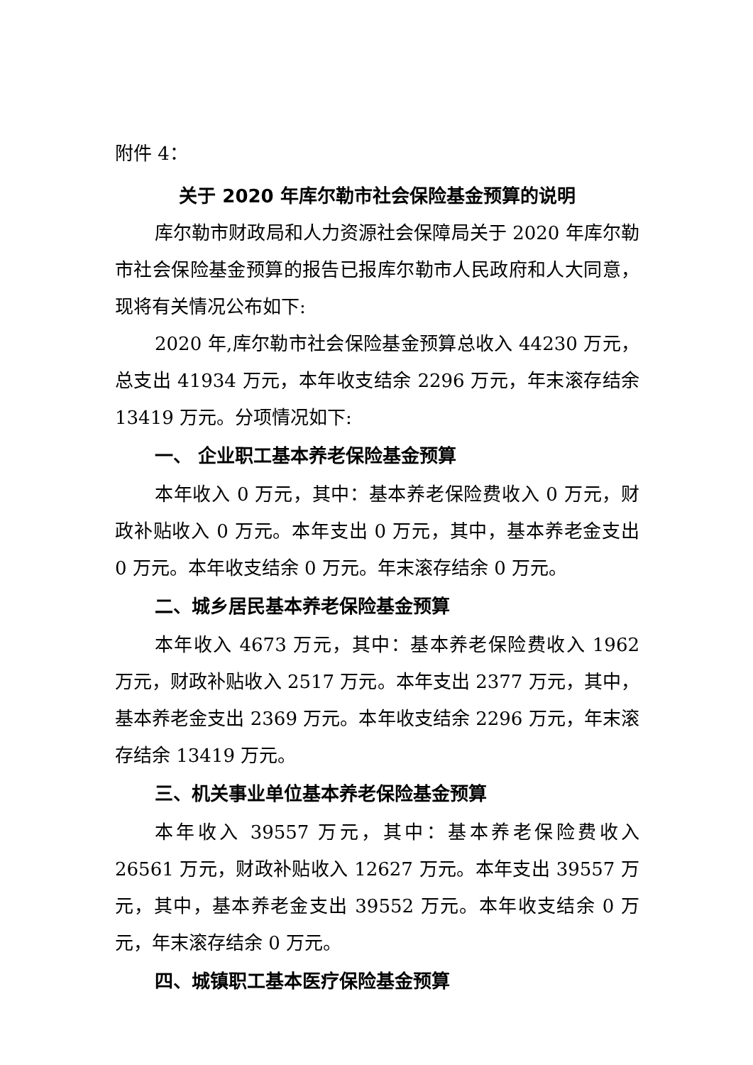附件 4：
关于 2020 年库尔勒市社会保险基金预算的说明
库尔勒市财政局和人力资源社会保障局关于 2020 年库尔勒市社会保险基金预算的报告已报库尔勒市人民政府和人大同意，现将有关情况公布如下:
2020 年,库尔勒市社会保险基金预算总收入 44230 万元，总支出 41934 万元，本年收支结余 2296 万元，年末滚存结余 13419 万元。分项情况如下:
一、 企业职工基本养老保险基金预算
本年收入 0 万元，其中：基本养老保险费收入 0 万元，财政补贴收入 0 万元。本年支出 0 万元，其中，基本养老金支出 0 万元。本年收支结余 0 万元。年末滚存结余 0 万元。
二、城乡居民基本养老保险基金预算
本年收入 4673 万元，其中：基本养老保险费收入 1962 万元，财政补贴收入 2517 万元。本年支出 2377 万元，其中，基本养老金支出 2369 万元。本年收支结余 2296 万元，年末滚存结余 13419 万元。
三、机关事业单位基本养老保险基金预算
本年收入 39557 万元，其中：基本养老保险费收入 26561 万元，财政补贴收入 12627 万元。本年支出 39557 万元，其中，基本养老金支出 39552 万元。本年收支结余 0 万元，年末滚存结余 0 万元。
四、城镇职工基本医疗保险基金预算